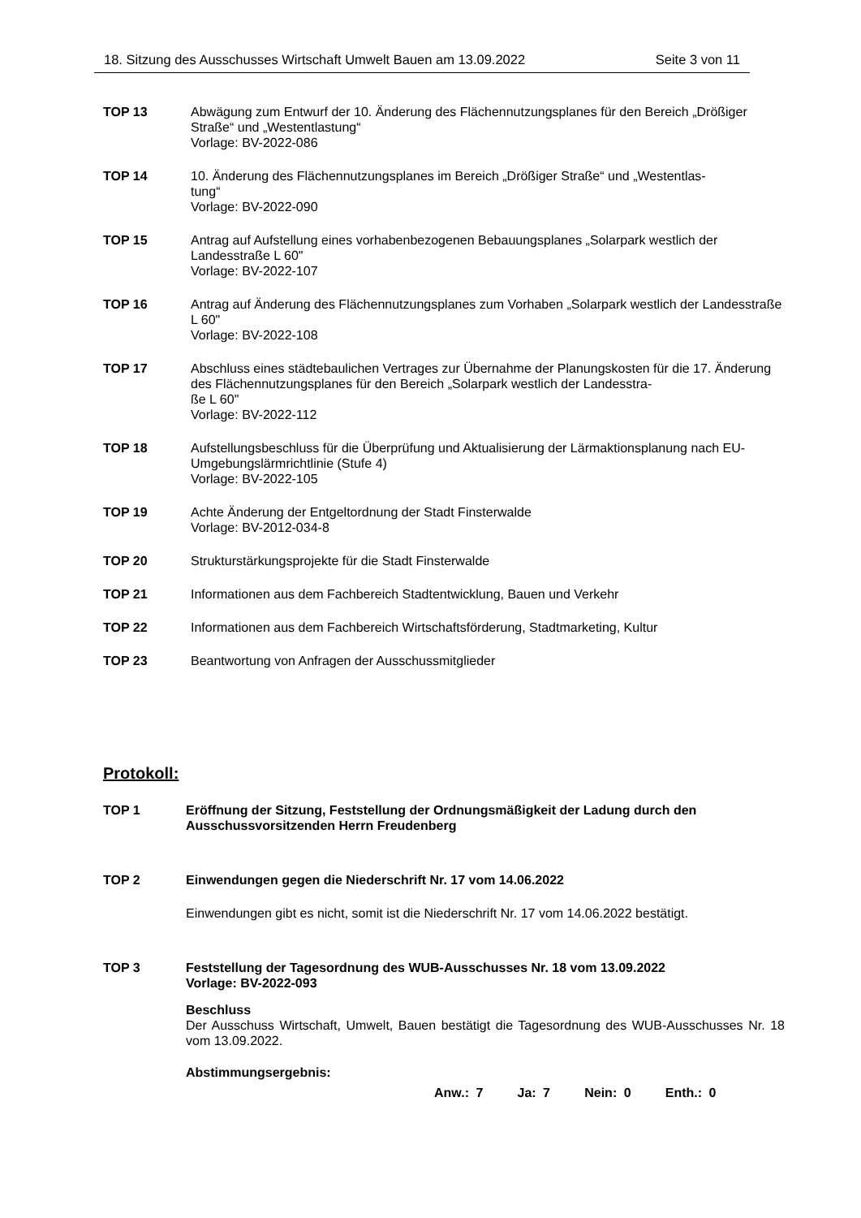18. Sitzung des Ausschusses Wirtschaft Umwelt Bauen am 13.09.2022 Seite 3 von 11
TOP 13 Abwägung zum Entwurf der 10. Änderung des Flächennutzungsplanes für den Bereich „Drößiger Straße“ und „Westentlastung“
Vorlage: BV-2022-086
TOP 14 10. Änderung des Flächennutzungsplanes im Bereich „Drößiger Straße“ und „Westentlas-
tung“
Vorlage: BV-2022-090
TOP 15 Antrag auf Aufstellung eines vorhabenbezogenen Bebauungsplanes „Solarpark westlich der Landesstraße L 60"
Vorlage: BV-2022-107
TOP 16 Antrag auf Änderung des Flächennutzungsplanes zum Vorhaben „Solarpark westlich der Landesstraße L 60"
Vorlage: BV-2022-108
TOP 17 Abschluss eines städtebaulichen Vertrages zur Übernahme der Planungskosten für die 17. Änderung des Flächennutzungsplanes für den Bereich „Solarpark westlich der Landesstra-
ße L 60"
Vorlage: BV-2022-112
TOP 18 Aufstellungsbeschluss für die Überprüfung und Aktualisierung der Lärmaktionsplanung nach EU-Umgebungslärmrichtlinie (Stufe 4)
Vorlage: BV-2022-105
TOP 19 Achte Änderung der Entgeltordnung der Stadt Finsterwalde
Vorlage: BV-2012-034-8
TOP 20 Strukturstärkungsprojekte für die Stadt Finsterwalde
TOP 21 Informationen aus dem Fachbereich Stadtentwicklung, Bauen und Verkehr
TOP 22 Informationen aus dem Fachbereich Wirtschaftsförderung, Stadtmarketing, Kultur
TOP 23 Beantwortung von Anfragen der Ausschussmitglieder
Protokoll:
TOP 1 Eröffnung der Sitzung, Feststellung der Ordnungsmäßigkeit der Ladung durch den Ausschussvorsitzenden Herrn Freudenberg
TOP 2 Einwendungen gegen die Niederschrift Nr. 17 vom 14.06.2022
Einwendungen gibt es nicht, somit ist die Niederschrift Nr. 17 vom 14.06.2022 bestätigt.
TOP 3 Feststellung der Tagesordnung des WUB-Ausschusses Nr. 18 vom 13.09.2022
Vorlage: BV-2022-093
Beschluss
Der Ausschuss Wirtschaft, Umwelt, Bauen bestätigt die Tagesordnung des WUB-Ausschusses Nr. 18 vom 13.09.2022.
Abstimmungsergebnis:
Anw.: 7 Ja: 7 Nein: 0 Enth.: 0